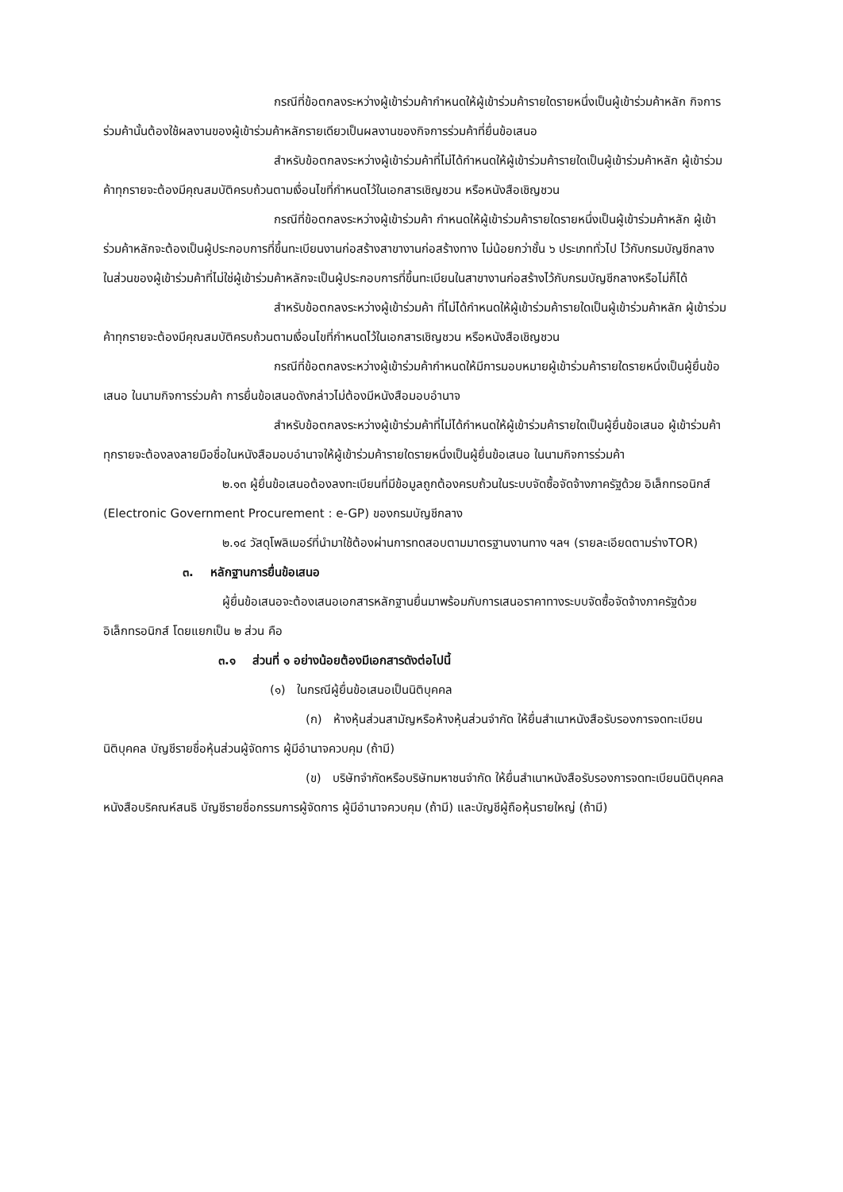กรณีที่ข้อตกลงระหว่างผู้เข้าร่วมค้ากำหนดให้ผู้เข้าร่วมค้ารายใดรายหนึ่งเป็นผู้เข้าร่วมค้าหลัก กิจการร่วมค้านั้นต้องใช้ผลงานของผู้เข้าร่วมค้าหลักรายเดียวเป็นผลงานของกิจการร่วมค้าที่ยื่นข้อเสนอ
สำหรับข้อตกลงระหว่างผู้เข้าร่วมค้าที่ไม่ได้กำหนดให้ผู้เข้าร่วมค้ารายใดเป็นผู้เข้าร่วมค้าหลัก ผู้เข้าร่วมค้าทุกรายจะต้องมีคุณสมบัติครบถ้วนตามเงื่อนไขที่กำหนดไว้ในเอกสารเชิญชวน หรือหนังสือเชิญชวน
กรณีที่ข้อตกลงระหว่างผู้เข้าร่วมค้า กำหนดให้ผู้เข้าร่วมค้ารายใดรายหนึ่งเป็นผู้เข้าร่วมค้าหลัก ผู้เข้าร่วมค้าหลักจะต้องเป็นผู้ประกอบการที่ขึ้นทะเบียนงานก่อสร้างสาขางานก่อสร้างทาง ไม่น้อยกว่าชั้น ๖ ประเภททั่วไป ไว้กับกรมบัญชีกลาง
ในส่วนของผู้เข้าร่วมค้าที่ไม่ใช่ผู้เข้าร่วมค้าหลักจะเป็นผู้ประกอบการที่ขึ้นทะเบียนในสาขางานก่อสร้างไว้กับกรมบัญชีกลางหรือไม่ก็ได้
สำหรับข้อตกลงระหว่างผู้เข้าร่วมค้า ที่ไม่ได้กำหนดให้ผู้เข้าร่วมค้ารายใดเป็นผู้เข้าร่วมค้าหลัก ผู้เข้าร่วมค้าทุกรายจะต้องมีคุณสมบัติครบถ้วนตามเงื่อนไขที่กำหนดไว้ในเอกสารเชิญชวน หรือหนังสือเชิญชวน
กรณีที่ข้อตกลงระหว่างผู้เข้าร่วมค้ากำหนดให้มีการมอบหมายผู้เข้าร่วมค้ารายใดรายหนึ่งเป็นผู้ยื่นข้อเสนอ ในนามกิจการร่วมค้า การยื่นข้อเสนอดังกล่าวไม่ต้องมีหนังสือมอบอำนาจ
สำหรับข้อตกลงระหว่างผู้เข้าร่วมค้าที่ไม่ได้กำหนดให้ผู้เข้าร่วมค้ารายใดเป็นผู้ยื่นข้อเสนอ ผู้เข้าร่วมค้าทุกรายจะต้องลงลายมือชื่อในหนังสือมอบอำนาจให้ผู้เข้าร่วมค้ารายใดรายหนึ่งเป็นผู้ยื่นข้อเสนอ ในนามกิจการร่วมค้า
๒.๑๓ ผู้ยื่นข้อเสนอต้องลงทะเบียนที่มีข้อมูลถูกต้องครบถ้วนในระบบจัดซื้อจัดจ้างภาครัฐด้วย อิเล็กทรอนิกส์ (Electronic Government Procurement : e-GP) ของกรมบัญชีกลาง
๒.๑๔ วัสดุโพลิเมอร์ที่นำมาใช้ต้องผ่านการทดสอบตามมาตรฐานงานทาง ฯลฯ (รายละเอียดตามร่างTOR)
๓. หลักฐานการยื่นข้อเสนอ
ผู้ยื่นข้อเสนอจะต้องเสนอเอกสารหลักฐานยื่นมาพร้อมกับการเสนอราคาทางระบบจัดซื้อจัดจ้างภาครัฐด้วยอิเล็กทรอนิกส์ โดยแยกเป็น ๒ ส่วน คือ
๓.๑ ส่วนที่ ๑ อย่างน้อยต้องมีเอกสารดังต่อไปนี้
(๑) ในกรณีผู้ยื่นข้อเสนอเป็นนิติบุคคล
(ก) ห้างหุ้นส่วนสามัญหรือห้างหุ้นส่วนจำกัด ให้ยื่นสำเนาหนังสือรับรองการจดทะเบียนนิติบุคคล บัญชีรายชื่อหุ้นส่วนผู้จัดการ ผู้มีอำนาจควบคุม (ถ้ามี)
(ข) บริษัทจำกัดหรือบริษัทมหาชนจำกัด ให้ยื่นสำเนาหนังสือรับรองการจดทะเบียนนิติบุคคล หนังสือบริคณห์สนธิ บัญชีรายชื่อกรรมการผู้จัดการ ผู้มีอำนาจควบคุม (ถ้ามี) และบัญชีผู้ถือหุ้นรายใหญ่ (ถ้ามี)